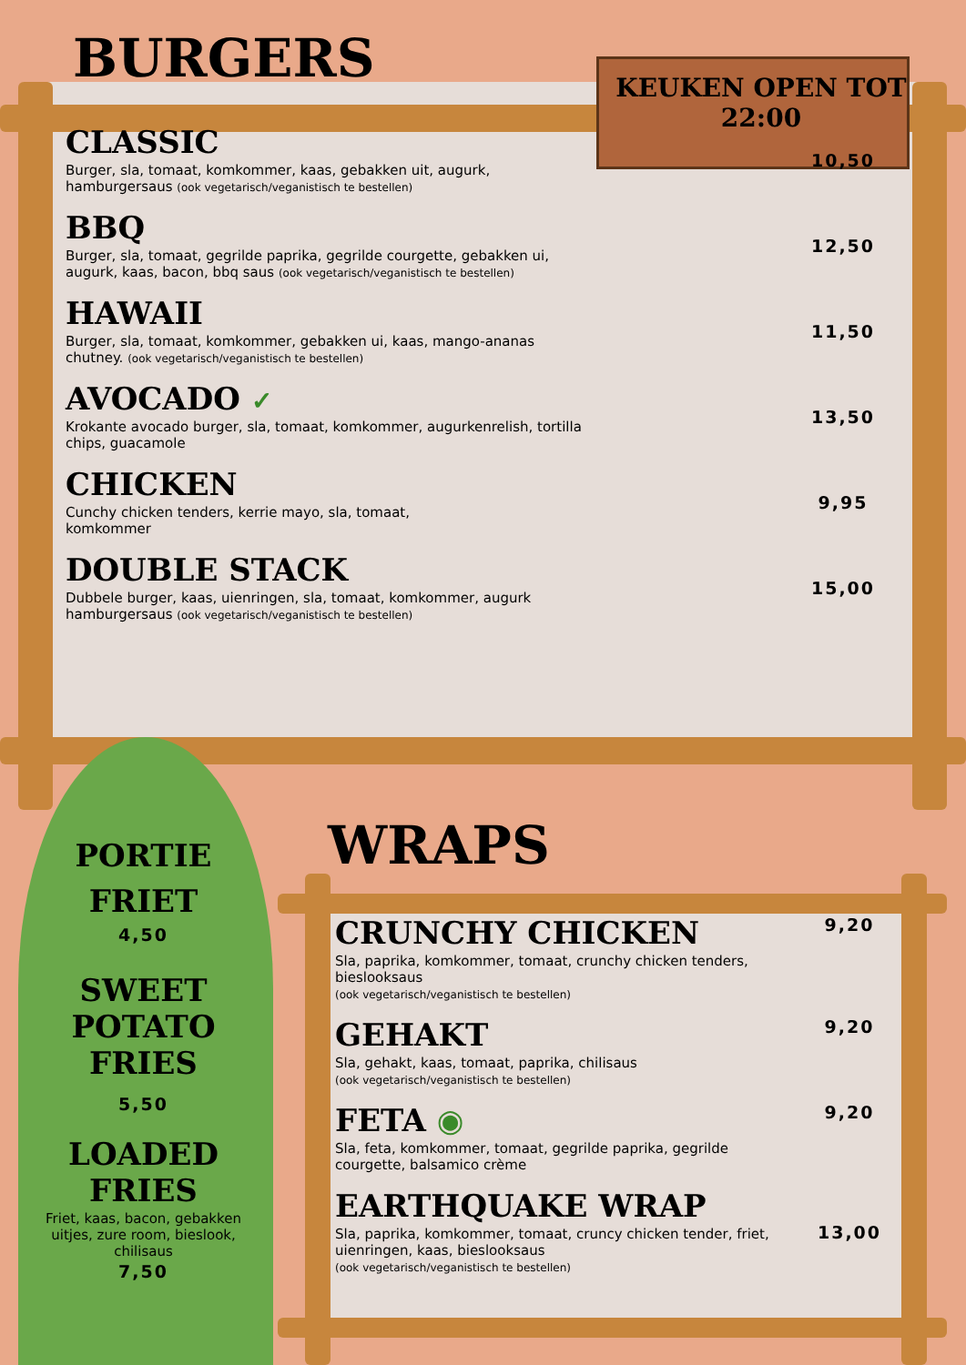BURGERS
KEUKEN OPEN TOT
22:00
CLASSIC
Burger, sla, tomaat, komkommer, kaas, gebakken uit, augurk,
hamburgersaus (ook vegetarisch/veganistisch te bestellen)
10,50
BBQ
Burger, sla, tomaat, gegrilde paprika, gegrilde courgette, gebakken ui,
augurk, kaas, bacon, bbq saus (ook vegetarisch/veganistisch te bestellen)
12,50
HAWAII
Burger, sla, tomaat, komkommer, gebakken ui, kaas, mango-ananas
chutney. (ook vegetarisch/veganistisch te bestellen)
11,50
AVOCADO ✓
Krokante avocado burger, sla, tomaat, komkommer, augurkenrelish, tortilla
chips, guacamole
13,50
CHICKEN
Cunchy chicken tenders, kerrie mayo, sla, tomaat,
komkommer
9,95
DOUBLE STACK
Dubbele burger, kaas, uienringen, sla, tomaat, komkommer, augurk
hamburgersaus (ook vegetarisch/veganistisch te bestellen)
15,00
PORTIE
FRIET
4,50
SWEET POTATO FRIES
5,50
LOADED FRIES
Friet, kaas, bacon, gebakken uitjes, zure room, bieslook, chilisaus
7,50
WRAPS
CRUNCHY CHICKEN
Sla, paprika, komkommer, tomaat, crunchy chicken tenders,
bieslooksaus
(ook vegetarisch/veganistisch te bestellen)
9,20
GEHAKT
Sla, gehakt, kaas, tomaat, paprika, chilisaus
(ook vegetarisch/veganistisch te bestellen)
9,20
FETA ◉
Sla, feta, komkommer, tomaat, gegrilde paprika, gegrilde
courgette, balsamico crème
9,20
EARTHQUAKE WRAP
Sla, paprika, komkommer, tomaat, cruncy chicken tender, friet,
uienringen, kaas, bieslooksaus
(ook vegetarisch/veganistisch te bestellen)
13,00